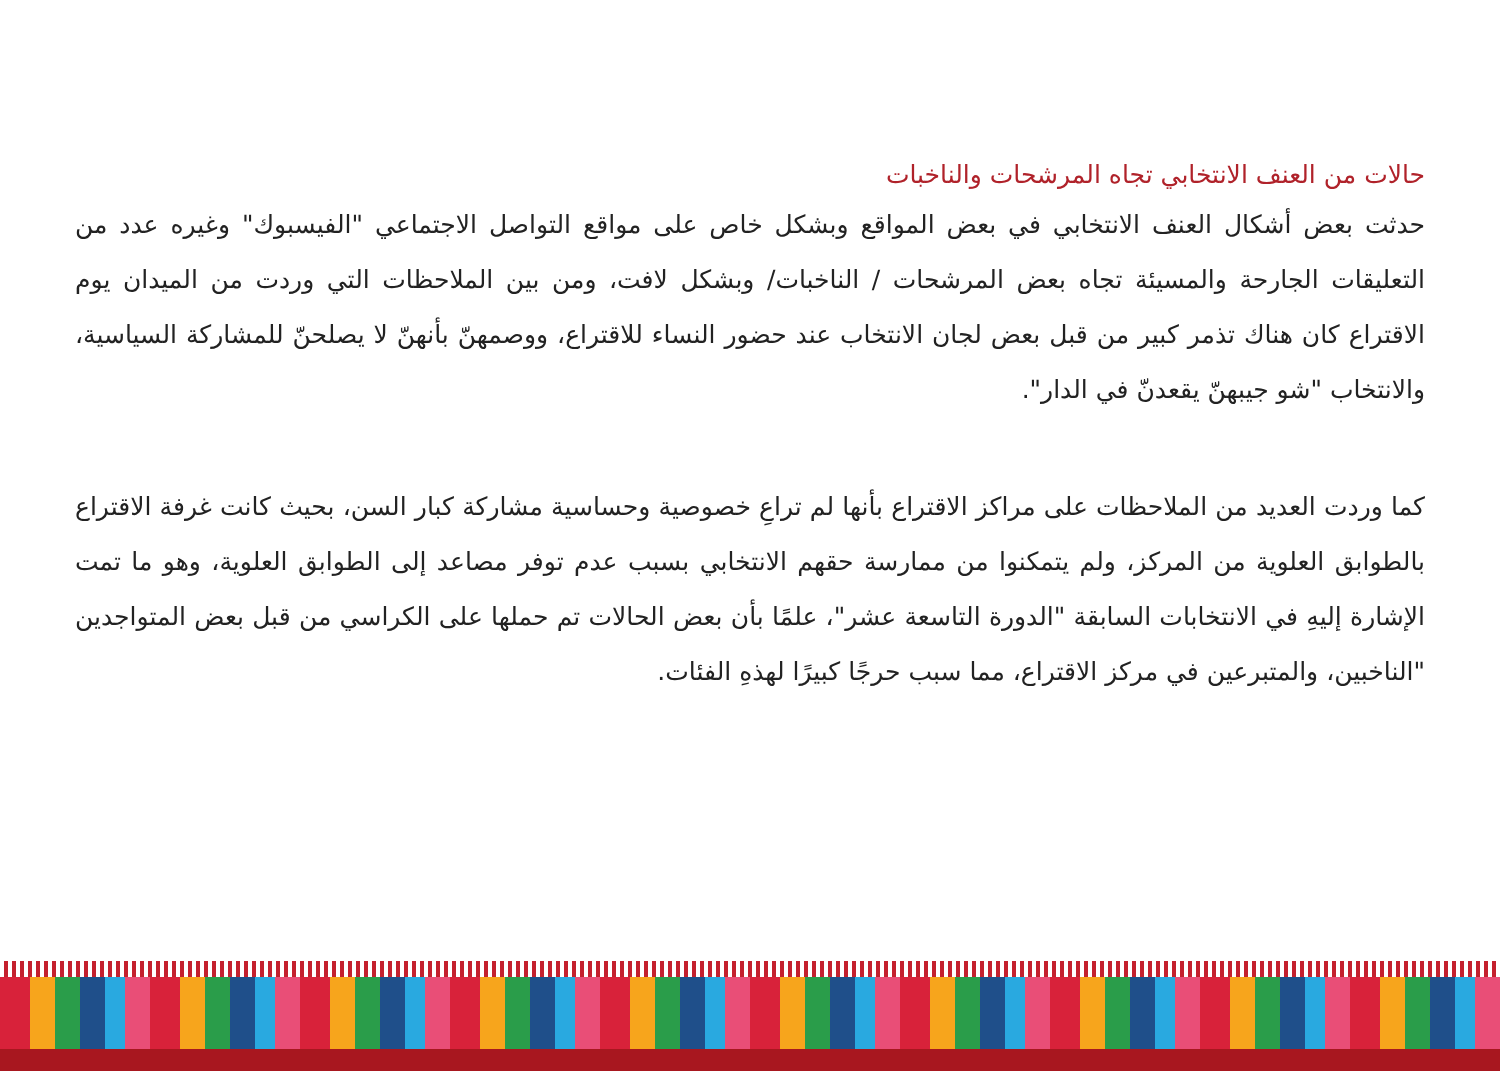حالات من العنف الانتخابي تجاه المرشحات والناخبات
حدثت بعض أشكال العنف الانتخابي في بعض المواقع وبشكل خاص على مواقع التواصل الاجتماعي "الفيسبوك" وغيره عدد من التعليقات الجارحة والمسيئة تجاه بعض المرشحات / الناخبات/ وبشكل لافت، ومن بين الملاحظات التي وردت من الميدان يوم الاقتراع كان هناك تذمر كبير من قبل بعض لجان الانتخاب عند حضور النساء للاقتراع، ووصمهنّ بأنهنّ لا يصلحنّ للمشاركة السياسية، والانتخاب "شو جيبهنّ يقعدنّ في الدار".
كما وردت العديد من الملاحظات على مراكز الاقتراع بأنها لم تراعِ خصوصية وحساسية مشاركة كبار السن، بحيث كانت غرفة الاقتراع بالطوابق العلوية من المركز، ولم يتمكنوا من ممارسة حقهم الانتخابي بسبب عدم توفر مصاعد إلى الطوابق العلوية، وهو ما تمت الإشارة إليهِ في الانتخابات السابقة "الدورة التاسعة عشر"، علمًا بأن بعض الحالات تم حملها على الكراسي من قبل بعض المتواجدين "الناخبين، والمتبرعين في مركز الاقتراع، مما سبب حرجًا كبيرًا لهذهِ الفئات.